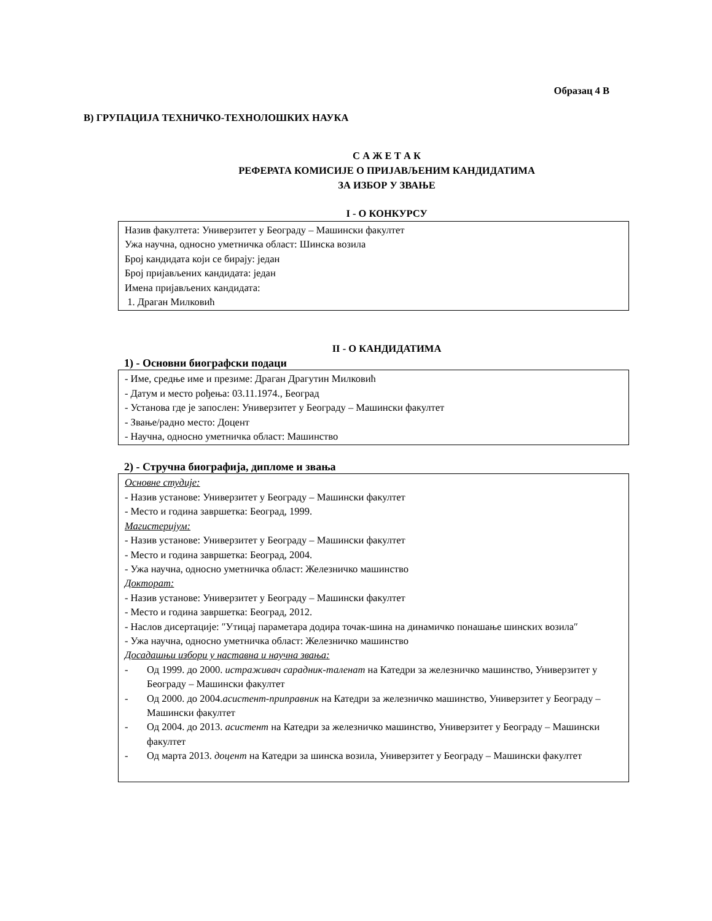Образац 4 В
В) ГРУПАЦИЈА ТЕХНИЧКО-ТЕХНОЛОШКИХ НАУКА
С А Ж Е Т А К
РЕФЕРАТА КОМИСИЈЕ О ПРИЈАВЉЕНИМ КАНДИДАТИМА
ЗА ИЗБОР У ЗВАЊЕ
I - О КОНКУРСУ
Назив факултета: Универзитет у Београду – Машински факултет
Ужа научна, односно уметничка област: Шинска возила
Број кандидата који се бирају: један
Број пријављених кандидата: један
Имена пријављених кандидата:
1. Драган Милковић
II - О КАНДИДАТИМА
1) - Основни биографски подаци
- Име, средње име и презиме: Драган Драгутин Милковић
- Датум и место рођења: 03.11.1974., Београд
- Установа где је запослен: Универзитет у Београду – Машински факултет
- Звање/радно место: Доцент
- Научна, односно уметничка област: Машинство
2) - Стручна биографија, дипломе и звања
Основне студије:
- Назив установе: Универзитет у Београду – Машински факултет
- Место и година завршетка: Београд, 1999.
Магистеријум:
- Назив установе: Универзитет у Београду – Машински факултет
- Место и година завршетка: Београд, 2004.
- Ужа научна, односно уметничка област: Железничко машинство
Докторат:
- Назив установе: Универзитет у Београду – Машински факултет
- Место и година завршетка: Београд, 2012.
- Наслов дисертације: ″Утицај параметара додира точак-шина на динамичко понашање шинских возила″
- Ужа научна, односно уметничка област: Железничко машинство
Досадашњи избори у наставна и научна звања:
- Од 1999. до 2000. истраживач сарадник-таленат на Катедри за железничко машинство, Универзитет у Београду – Машински факултет
- Од 2000. до 2004.асистент-приправник на Катедри за железничко машинство, Универзитет у Београду – Машински факултет
- Од 2004. до 2013. асистент на Катедри за железничко машинство, Универзитет у Београду – Машински факултет
- Од марта 2013. доцент на Катедри за шинска возила, Универзитет у Београду – Машински факултет